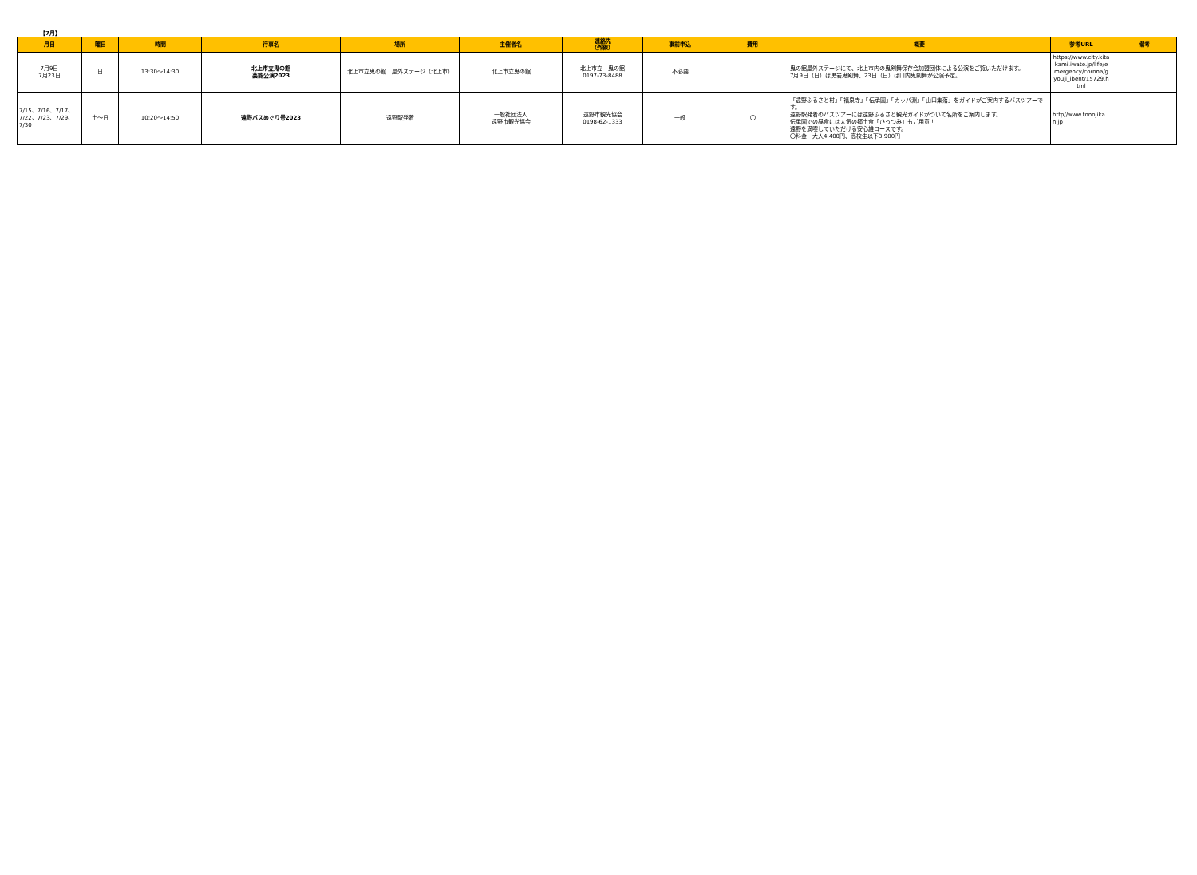【7月】
| 月日 | 曜日 | 時間 | 行事名 | 場所 | 主催者名 | 連絡先 （外線） | 事前申込 | 費用 | 概要 | 参考URL | 備考 |
| --- | --- | --- | --- | --- | --- | --- | --- | --- | --- | --- | --- |
| 7月9日 7月23日 | 日 | 13:30～14:30 | 北上市立鬼の館 芸能公演2023 | 北上市立鬼の館 屋外ステージ（北上市） | 北上市立鬼の館 | 北上市立 鬼の館 0197-73-8488 | 不必要 | | 鬼の館屋外ステージにて、北上市内の鬼剣舞保存会加盟団体による公演をご覧いただけます。 7月9日（日）は黒岩鬼剣舞、23日（日）は口内鬼剣舞が公演予定。 | https://www.city.kitakami.iwate.jp/life/emergency/corona/gyouji_ibent/15729.html | |
| 7/15、7/16、7/17、7/22、7/23、7/29、7/30 | 土～日 | 10:20～14:50 | 遠野バスめぐり号2023 | 遠野駅発着 | 一般社団法人 遠野市観光協会 | 遠野市観光協会 0198-62-1333 | 一般 | 〇 | 「遠野ふるさと村」「福泉寺」「伝承園」「カッパ淵」「山口集落」をガイドがご案内するバスツアーです。 遠野駅発着のバスツアーには遠野ふるさと観光ガイドがついて名所をご案内します。 伝承園での昼食には人気の郷土食「ひっつみ」もご用意！ 遠野を満喫していただける安心雄コースです。 〇料金 大人4,400円、高校生以下3,900円 | http//www.tonojikan.jp | |